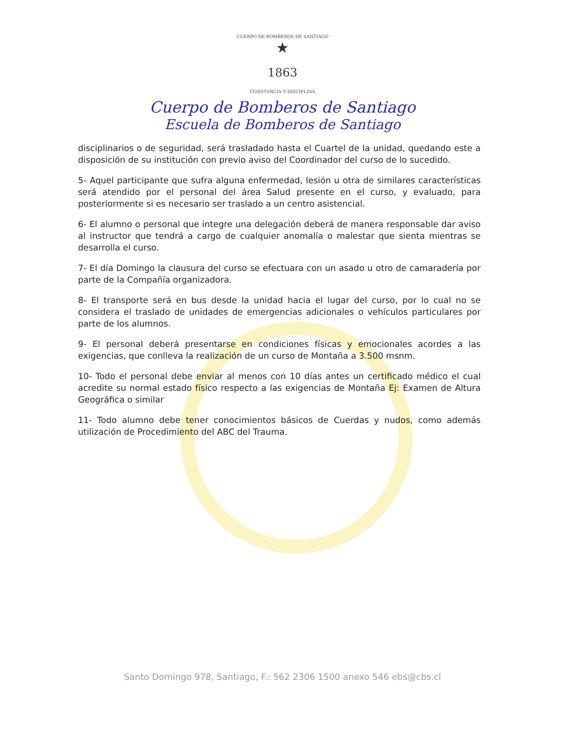CUERPO DE BOMBEROS DE SANTIAGO
★
1863
CONSTANCIA Y DISCIPLINA
Cuerpo de Bomberos de Santiago
Escuela de Bomberos de Santiago
disciplinarios o de seguridad, será trasladado hasta el Cuartel de la unidad, quedando este a disposición de su institución con previo aviso del Coordinador del curso de lo sucedido.
5- Aquel participante que sufra alguna enfermedad, lesión u otra de similares características será atendido por el personal del área Salud presente en el curso, y evaluado, para posteriormente si es necesario ser traslado a un centro asistencial.
6- El alumno o personal que integre una delegación deberá de manera responsable dar aviso al instructor que tendrá a cargo de cualquier anomalía o malestar que sienta mientras se desarrolla el curso.
7- El día Domingo la clausura del curso se efectuara con un asado u otro de camaradería por parte de la Compañía organizadora.
8- El transporte será en bus desde la unidad hacia el lugar del curso, por lo cual no se considera el traslado de unidades de emergencias adicionales o vehículos particulares por parte de los alumnos.
9- El personal deberá presentarse en condiciones físicas y emocionales acordes a las exigencias, que conlleva la realización de un curso de Montaña a 3.500 msnm.
10- Todo el personal debe enviar al menos con 10 días antes un certificado médico el cual acredite su normal estado físico respecto a las exigencias de Montaña Ej: Examen de Altura Geográfica o similar
11- Todo alumno debe tener conocimientos básicos de Cuerdas y nudos, como además utilización de Procedimiento del ABC del Trauma.
Santo Domingo 978, Santiago, F.: 562 2306 1500 anexo 546 ebs@cbs.cl